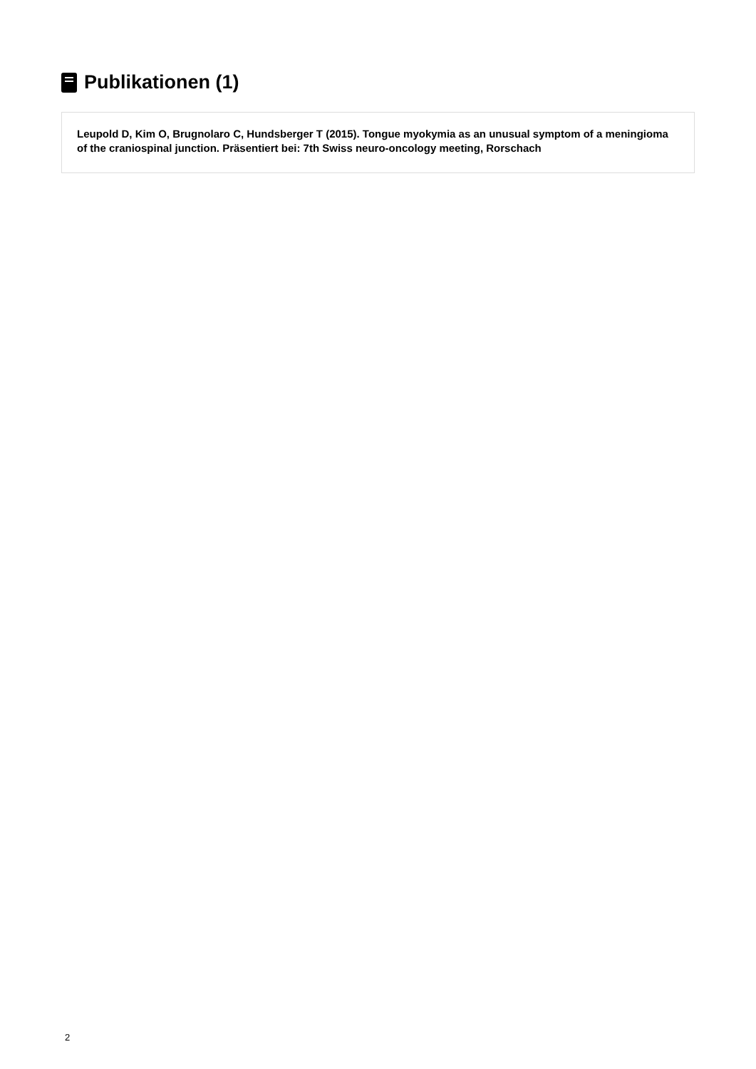Publikationen (1)
Leupold D, Kim O, Brugnolaro C, Hundsberger T (2015). Tongue myokymia as an unusual symptom of a meningioma of the craniospinal junction. Präsentiert bei: 7th Swiss neuro-oncology meeting, Rorschach
2